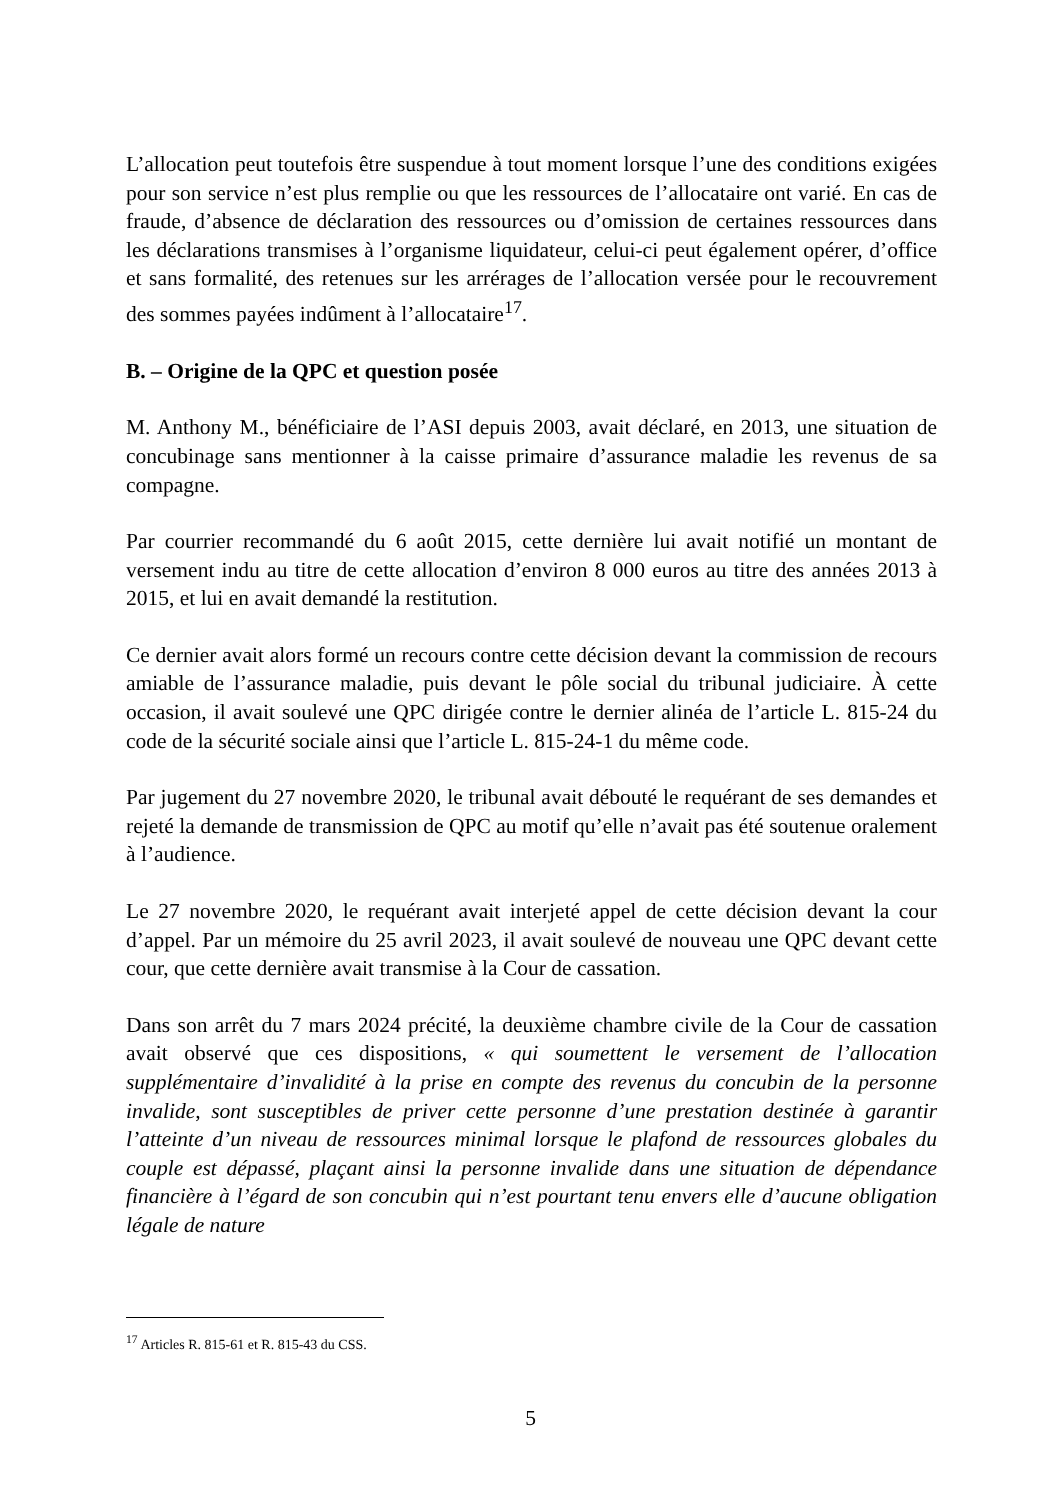L’allocation peut toutefois être suspendue à tout moment lorsque l’une des conditions exigées pour son service n’est plus remplie ou que les ressources de l’allocataire ont varié. En cas de fraude, d’absence de déclaration des ressources ou d’omission de certaines ressources dans les déclarations transmises à l’organisme liquidateur, celui-ci peut également opérer, d’office et sans formalité, des retenues sur les arrérages de l’allocation versée pour le recouvrement des sommes payées indûment à l’allocataire<sup>17</sup>.
B. – Origine de la QPC et question posée
M. Anthony M., bénéficiaire de l’ASI depuis 2003, avait déclaré, en 2013, une situation de concubinage sans mentionner à la caisse primaire d’assurance maladie les revenus de sa compagne.
Par courrier recommandé du 6 août 2015, cette dernière lui avait notifié un montant de versement indu au titre de cette allocation d’environ 8 000 euros au titre des années 2013 à 2015, et lui en avait demandé la restitution.
Ce dernier avait alors formé un recours contre cette décision devant la commission de recours amiable de l’assurance maladie, puis devant le pôle social du tribunal judiciaire. À cette occasion, il avait soulevé une QPC dirigée contre le dernier alinéa de l’article L. 815-24 du code de la sécurité sociale ainsi que l’article L. 815-24-1 du même code.
Par jugement du 27 novembre 2020, le tribunal avait débouté le requérant de ses demandes et rejeté la demande de transmission de QPC au motif qu’elle n’avait pas été soutenue oralement à l’audience.
Le 27 novembre 2020, le requérant avait interjeté appel de cette décision devant la cour d’appel. Par un mémoire du 25 avril 2023, il avait soulevé de nouveau une QPC devant cette cour, que cette dernière avait transmise à la Cour de cassation.
Dans son arrêt du 7 mars 2024 précité, la deuxième chambre civile de la Cour de cassation avait observé que ces dispositions, « qui soumettent le versement de l’allocation supplémentaire d’invalidité à la prise en compte des revenus du concubin de la personne invalide, sont susceptibles de priver cette personne d’une prestation destinée à garantir l’atteinte d’un niveau de ressources minimal lorsque le plafond de ressources globales du couple est dépassé, plaçant ainsi la personne invalide dans une situation de dépendance financière à l’égard de son concubin qui n’est pourtant tenu envers elle d’aucune obligation légale de nature
<sup>17</sup> Articles R. 815-61 et R. 815-43 du CSS.
5